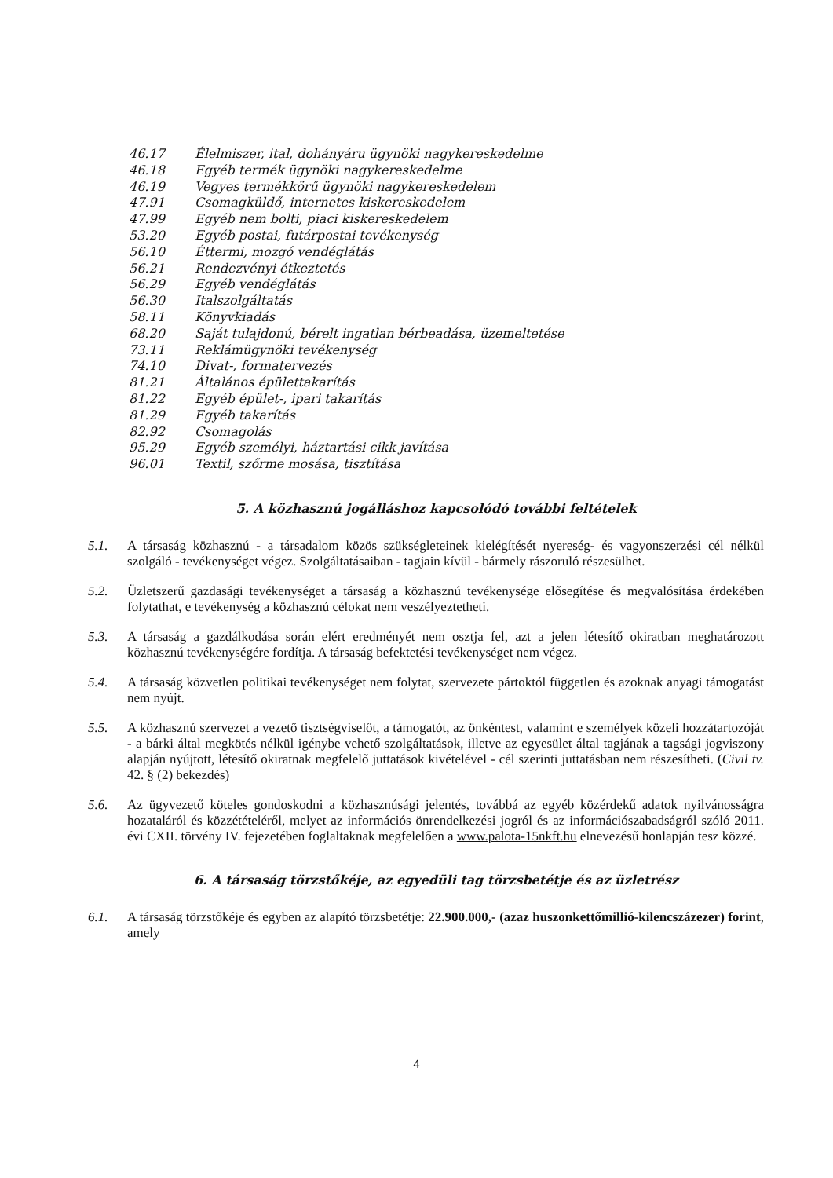46.17 Élelmiszer, ital, dohányáru ügynöki nagykereskedelme
46.18 Egyéb termék ügynöki nagykereskedelme
46.19 Vegyes termékkörű ügynöki nagykereskedelem
47.91 Csomagküldő, internetes kiskereskedelem
47.99 Egyéb nem bolti, piaci kiskereskedelem
53.20 Egyéb postai, futárpostai tevékenység
56.10 Éttermi, mozgó vendéglátás
56.21 Rendezvényi étkeztetés
56.29 Egyéb vendéglátás
56.30 Italszolgáltatás
58.11 Könyvkiadás
68.20 Saját tulajdonú, bérelt ingatlan bérbeadása, üzemeltetése
73.11 Reklámügynöki tevékenység
74.10 Divat-, formatervezés
81.21 Általános épülettakarítás
81.22 Egyéb épület-, ipari takarítás
81.29 Egyéb takarítás
82.92 Csomagolás
95.29 Egyéb személyi, háztartási cikk javítása
96.01 Textil, szőrme mosása, tisztítása
5. A közhasznú jogálláshoz kapcsolódó további feltételek
5.1. A társaság közhasznú - a társadalom közös szükségleteinek kielégítését nyereség- és vagyonszerzési cél nélkül szolgáló - tevékenységet végez. Szolgáltatásaiban - tagjain kívül - bármely rászoruló részesülhet.
5.2. Üzletszerű gazdasági tevékenységet a társaság a közhasznú tevékenysége elősegítése és megvalósítása érdekében folytathat, e tevékenység a közhasznú célokat nem veszélyeztetheti.
5.3. A társaság a gazdálkodása során elért eredményét nem osztja fel, azt a jelen létesítő okiratban meghatározott közhasznú tevékenységére fordítja. A társaság befektetési tevékenységet nem végez.
5.4. A társaság közvetlen politikai tevékenységet nem folytat, szervezete pártoktól független és azoknak anyagi támogatást nem nyújt.
5.5. A közhasznú szervezet a vezető tisztségviselőt, a támogatót, az önkéntest, valamint e személyek közeli hozzátartozóját - a bárki által megkötés nélkül igénybe vehető szolgáltatások, illetve az egyesület által tagjának a tagsági jogviszony alapján nyújtott, létesítő okiratnak megfelelő juttatások kivételével - cél szerinti juttatásban nem részesítheti. (Civil tv. 42. § (2) bekezdés)
5.6. Az ügyvezető köteles gondoskodni a közhasznúsági jelentés, továbbá az egyéb közérdekű adatok nyilvánosságra hozataláról és közzétételéről, melyet az információs önrendelkezési jogról és az információszabadságról szóló 2011. évi CXII. törvény IV. fejezetében foglaltaknak megfelelően a www.palota-15nkft.hu elnevezésű honlapján tesz közzé.
6. A társaság törzstőkéje, az egyedüli tag törzsbetétje és az üzletrész
6.1. A társaság törzstőkéje és egyben az alapító törzsbetétje: 22.900.000,- (azaz huszonkettőmillió-kilencszázezer) forint, amely
4